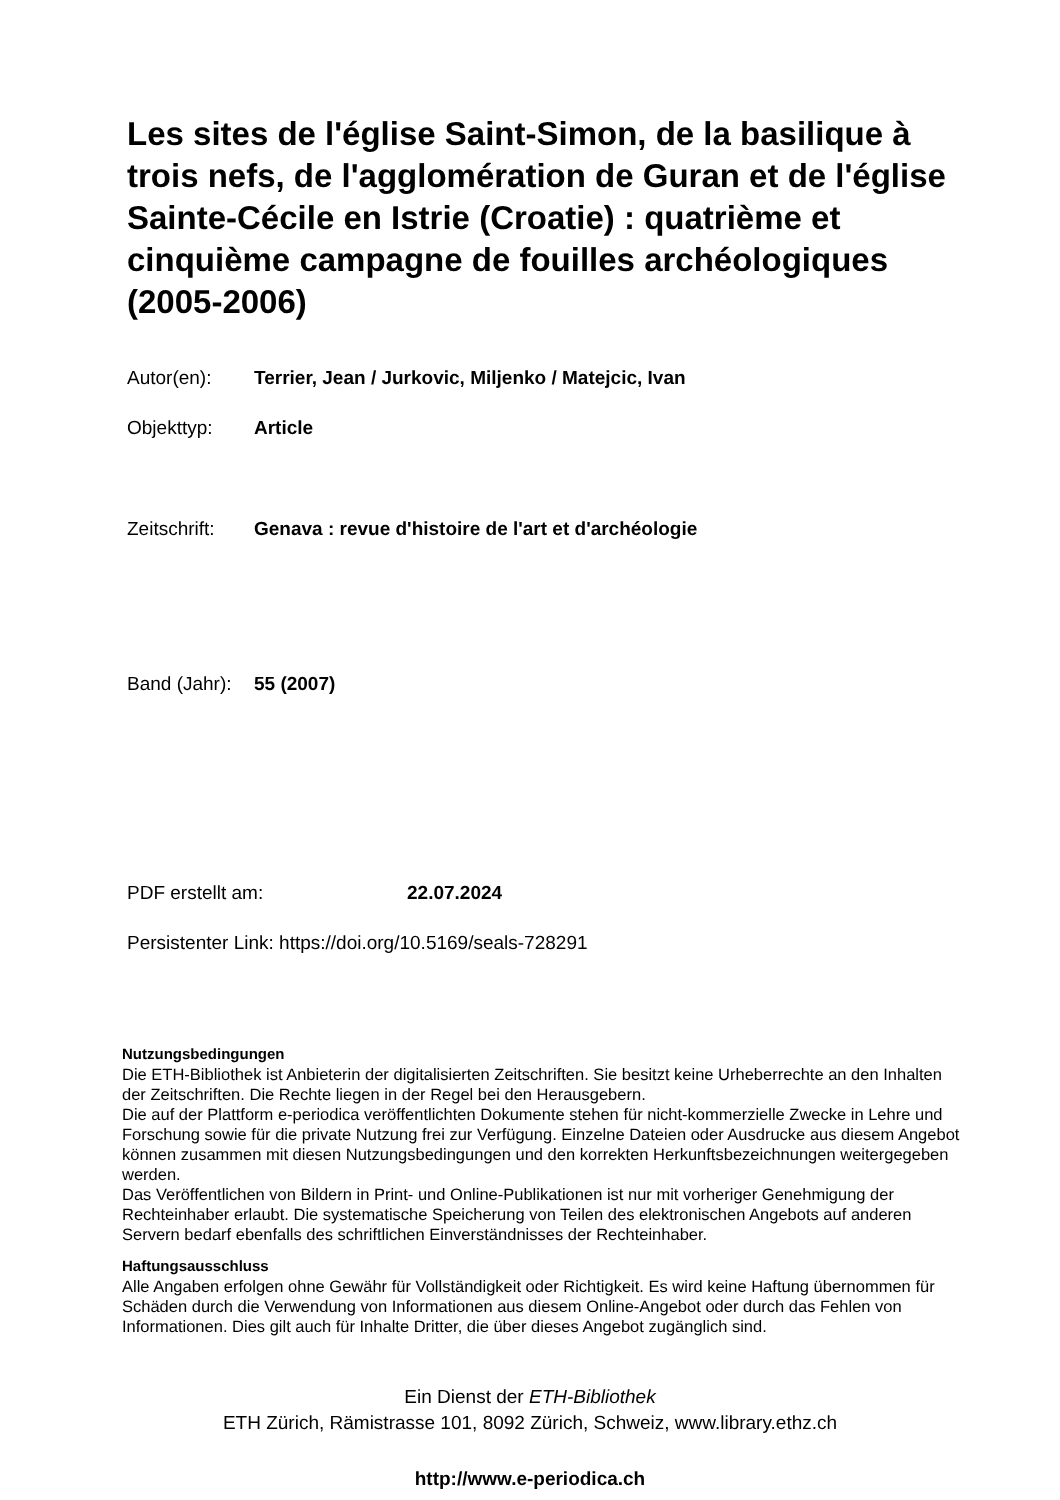Les sites de l'église Saint-Simon, de la basilique à trois nefs, de l'agglomération de Guran et de l'église Sainte-Cécile en Istrie (Croatie) : quatrième et cinquième campagne de fouilles archéologiques (2005-2006)
Autor(en): Terrier, Jean / Jurkovic, Miljenko / Matejcic, Ivan
Objekttyp: Article
Zeitschrift: Genava : revue d'histoire de l'art et d'archéologie
Band (Jahr): 55 (2007)
PDF erstellt am: 22.07.2024
Persistenter Link: https://doi.org/10.5169/seals-728291
Nutzungsbedingungen
Die ETH-Bibliothek ist Anbieterin der digitalisierten Zeitschriften. Sie besitzt keine Urheberrechte an den Inhalten der Zeitschriften. Die Rechte liegen in der Regel bei den Herausgebern.
Die auf der Plattform e-periodica veröffentlichten Dokumente stehen für nicht-kommerzielle Zwecke in Lehre und Forschung sowie für die private Nutzung frei zur Verfügung. Einzelne Dateien oder Ausdrucke aus diesem Angebot können zusammen mit diesen Nutzungsbedingungen und den korrekten Herkunftsbezeichnungen weitergegeben werden.
Das Veröffentlichen von Bildern in Print- und Online-Publikationen ist nur mit vorheriger Genehmigung der Rechteinhaber erlaubt. Die systematische Speicherung von Teilen des elektronischen Angebots auf anderen Servern bedarf ebenfalls des schriftlichen Einverständnisses der Rechteinhaber.
Haftungsausschluss
Alle Angaben erfolgen ohne Gewähr für Vollständigkeit oder Richtigkeit. Es wird keine Haftung übernommen für Schäden durch die Verwendung von Informationen aus diesem Online-Angebot oder durch das Fehlen von Informationen. Dies gilt auch für Inhalte Dritter, die über dieses Angebot zugänglich sind.
Ein Dienst der ETH-Bibliothek
ETH Zürich, Rämistrasse 101, 8092 Zürich, Schweiz, www.library.ethz.ch
http://www.e-periodica.ch